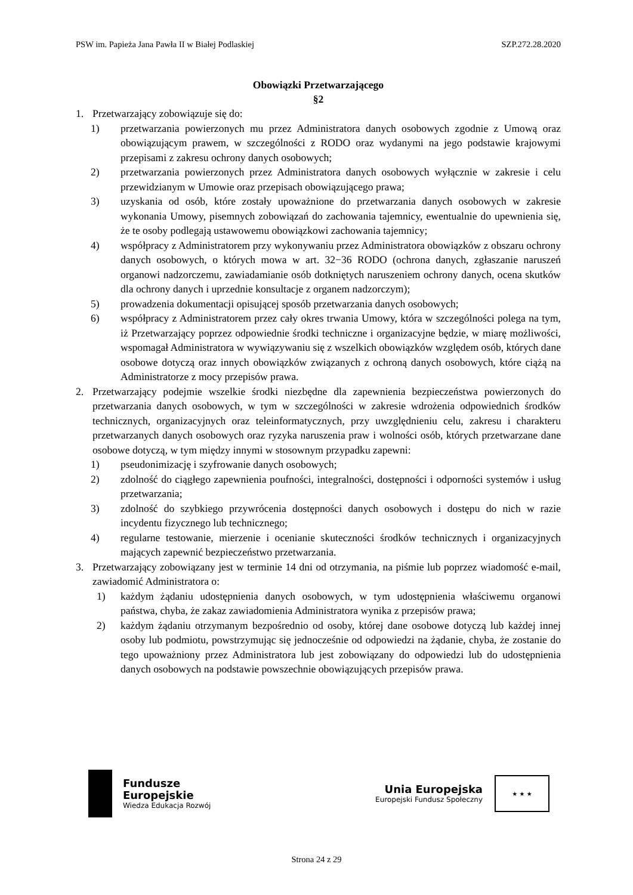PSW im. Papieża Jana Pawła II w Białej Podlaskiej SZP.272.28.2020
Obowiązki Przetwarzającego
§2
1. Przetwarzający zobowiązuje się do:
1) przetwarzania powierzonych mu przez Administratora danych osobowych zgodnie z Umową oraz obowiązującym prawem, w szczególności z RODO oraz wydanymi na jego podstawie krajowymi przepisami z zakresu ochrony danych osobowych;
2) przetwarzania powierzonych przez Administratora danych osobowych wyłącznie w zakresie i celu przewidzianym w Umowie oraz przepisach obowiązującego prawa;
3) uzyskania od osób, które zostały upoważnione do przetwarzania danych osobowych w zakresie wykonania Umowy, pisemnych zobowiązań do zachowania tajemnicy, ewentualnie do upewnienia się, że te osoby podlegają ustawowemu obowiązkowi zachowania tajemnicy;
4) współpracy z Administratorem przy wykonywaniu przez Administratora obowiązków z obszaru ochrony danych osobowych, o których mowa w art. 32−36 RODO (ochrona danych, zgłaszanie naruszeń organowi nadzorczemu, zawiadamianie osób dotkniętych naruszeniem ochrony danych, ocena skutków dla ochrony danych i uprzednie konsultacje z organem nadzorczym);
5) prowadzenia dokumentacji opisującej sposób przetwarzania danych osobowych;
6) współpracy z Administratorem przez cały okres trwania Umowy, która w szczególności polega na tym, iż Przetwarzający poprzez odpowiednie środki techniczne i organizacyjne będzie, w miarę możliwości, wspomagał Administratora w wywiązywaniu się z wszelkich obowiązków względem osób, których dane osobowe dotyczą oraz innych obowiązków związanych z ochroną danych osobowych, które ciążą na Administratorze z mocy przepisów prawa.
2. Przetwarzający podejmie wszelkie środki niezbędne dla zapewnienia bezpieczeństwa powierzonych do przetwarzania danych osobowych, w tym w szczególności w zakresie wdrożenia odpowiednich środków technicznych, organizacyjnych oraz teleinformatycznych, przy uwzględnieniu celu, zakresu i charakteru przetwarzanych danych osobowych oraz ryzyka naruszenia praw i wolności osób, których przetwarzane dane osobowe dotyczą, w tym między innymi w stosownym przypadku zapewni:
1) pseudonimizację i szyfrowanie danych osobowych;
2) zdolność do ciągłego zapewnienia poufności, integralności, dostępności i odporności systemów i usług przetwarzania;
3) zdolność do szybkiego przywrócenia dostępności danych osobowych i dostępu do nich w razie incydentu fizycznego lub technicznego;
4) regularne testowanie, mierzenie i ocenianie skuteczności środków technicznych i organizacyjnych mających zapewnić bezpieczeństwo przetwarzania.
3. Przetwarzający zobowiązany jest w terminie 14 dni od otrzymania, na piśmie lub poprzez wiadomość e-mail, zawiadomić Administratora o:
1) każdym żądaniu udostępnienia danych osobowych, w tym udostępnienia właściwemu organowi państwa, chyba, że zakaz zawiadomienia Administratora wynika z przepisów prawa;
2) każdym żądaniu otrzymanym bezpośrednio od osoby, której dane osobowe dotyczą lub każdej innej osoby lub podmiotu, powstrzymując się jednocześnie od odpowiedzi na żądanie, chyba, że zostanie do tego upoważniony przez Administratora lub jest zobowiązany do odpowiedzi lub do udostępnienia danych osobowych na podstawie powszechnie obowiązujących przepisów prawa.
Fundusze
Europejskie
Wiedza Edukacja Rozwój
Unia Europejska
Europejski Fundusz Społeczny
★ ★ ★
Strona 24 z 29